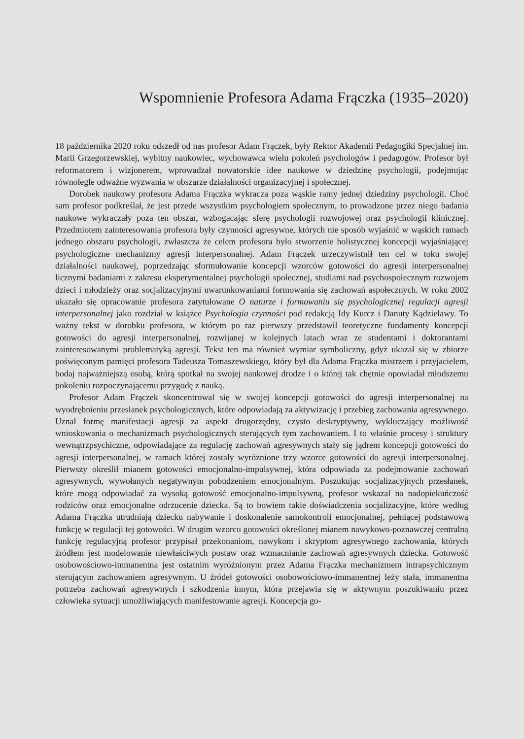Wspomnienie Profesora Adama Frączka (1935–2020)
18 października 2020 roku odszedł od nas profesor Adam Frączek, były Rektor Akademii Pedagogiki Specjalnej im. Marii Grzegorzewskiej, wybitny naukowiec, wychowawca wielu pokoleń psychologów i pedagogów. Profesor był reformatorem i wizjonerem, wprowadzał nowatorskie idee naukowe w dziedzinę psychologii, podejmując równolegle odważne wyzwania w obszarze działalności organizacyjnej i społecznej.
Dorobek naukowy profesora Adama Frączka wykracza poza wąskie ramy jednej dziedziny psychologii. Choć sam profesor podkreślał, że jest przede wszystkim psychologiem społecznym, to prowadzone przez niego badania naukowe wykraczały poza ten obszar, wzbogacając sferę psychologii rozwojowej oraz psychologii klinicznej. Przedmiotem zainteresowania profesora były czynności agresywne, których nie sposób wyjaśnić w wąskich ramach jednego obszaru psychologii, zwłaszcza że celem profesora było stworzenie holistycznej koncepcji wyjaśniającej psychologiczne mechanizmy agresji interpersonalnej. Adam Frączek urzeczywistnił ten cel w toku swojej działalności naukowej, poprzedzając sformułowanie koncepcji wzorców gotowości do agresji interpersonalnej licznymi badaniami z zakresu eksperymentalnej psychologii społecznej, studiami nad psychospołecznym rozwojem dzieci i młodzieży oraz socjalizacyjnymi uwarunkowaniami formowania się zachowań aspołecznych. W roku 2002 ukazało się opracowanie profesora zatytułowane O naturze i formowaniu się psychologicznej regulacji agresji interpersonalnej jako rozdział w książce Psychologia czynności pod redakcją Idy Kurcz i Danuty Kądzielawy. To ważny tekst w dorobku profesora, w którym po raz pierwszy przedstawił teoretyczne fundamenty koncepcji gotowości do agresji interpersonalnej, rozwijanej w kolejnych latach wraz ze studentami i doktorantami zainteresowanymi problematyką agresji. Tekst ten ma również wymiar symboliczny, gdyż ukazał się w zbiorze poświęconym pamięci profesora Tadeusza Tomaszewskiego, który był dla Adama Frączka mistrzem i przyjacielem, bodaj najważniejszą osobą, którą spotkał na swojej naukowej drodze i o której tak chętnie opowiadał młodszemu pokoleniu rozpoczynającemu przygodę z nauką.
Profesor Adam Frączek skoncentrował się w swojej koncepcji gotowości do agresji interpersonalnej na wyodrębnieniu przesłanek psychologicznych, które odpowiadają za aktywizację i przebieg zachowania agresywnego. Uznał formę manifestacji agresji za aspekt drugorzędny, czysto deskryptywny, wykluczający możliwość wnioskowania o mechanizmach psychologicznych sterujących tym zachowaniem. I to właśnie procesy i struktury wewnątrzpsychiczne, odpowiadające za regulację zachowań agresywnych stały się jądrem koncepcji gotowości do agresji interpersonalnej, w ramach której zostały wyróżnione trzy wzorce gotowości do agresji interpersonalnej. Pierwszy określił mianem gotowości emocjonalno-impulsywnej, która odpowiada za podejmowanie zachowań agresywnych, wywołanych negatywnym pobudzeniem emocjonalnym. Poszukując socjalizacyjnych przesłanek, które mogą odpowiadać za wysoką gotowość emocjonalno-impulsywną, profesor wskazał na nadopiekuńczość rodziców oraz emocjonalne odrzucenie dziecka. Są to bowiem takie doświadczenia socjalizacyjne, które według Adama Frączka utrudniają dziecku nabywanie i doskonalenie samokontroli emocjonalnej, pełniącej podstawową funkcję w regulacji tej gotowości. W drugim wzorcu gotowości określonej mianem nawykowo-poznawczej centralną funkcję regulacyjną profesor przypisał przekonaniom, nawykom i skryptom agresywnego zachowania, których źródłem jest modelowanie niewłaściwych postaw oraz wzmacnianie zachowań agresywnych dziecka. Gotowość osobowościowo-immanentna jest ostatnim wyróżnionym przez Adama Frączka mechanizmem intrapsychicznym sterującym zachowaniem agresywnym. U źródeł gotowości osobowościowo-immanentnej leży stała, immanentna potrzeba zachowań agresywnych i szkodzenia innym, która przejawia się w aktywnym poszukiwaniu przez człowieka sytuacji umożliwiających manifestowanie agresji. Koncepcja go-